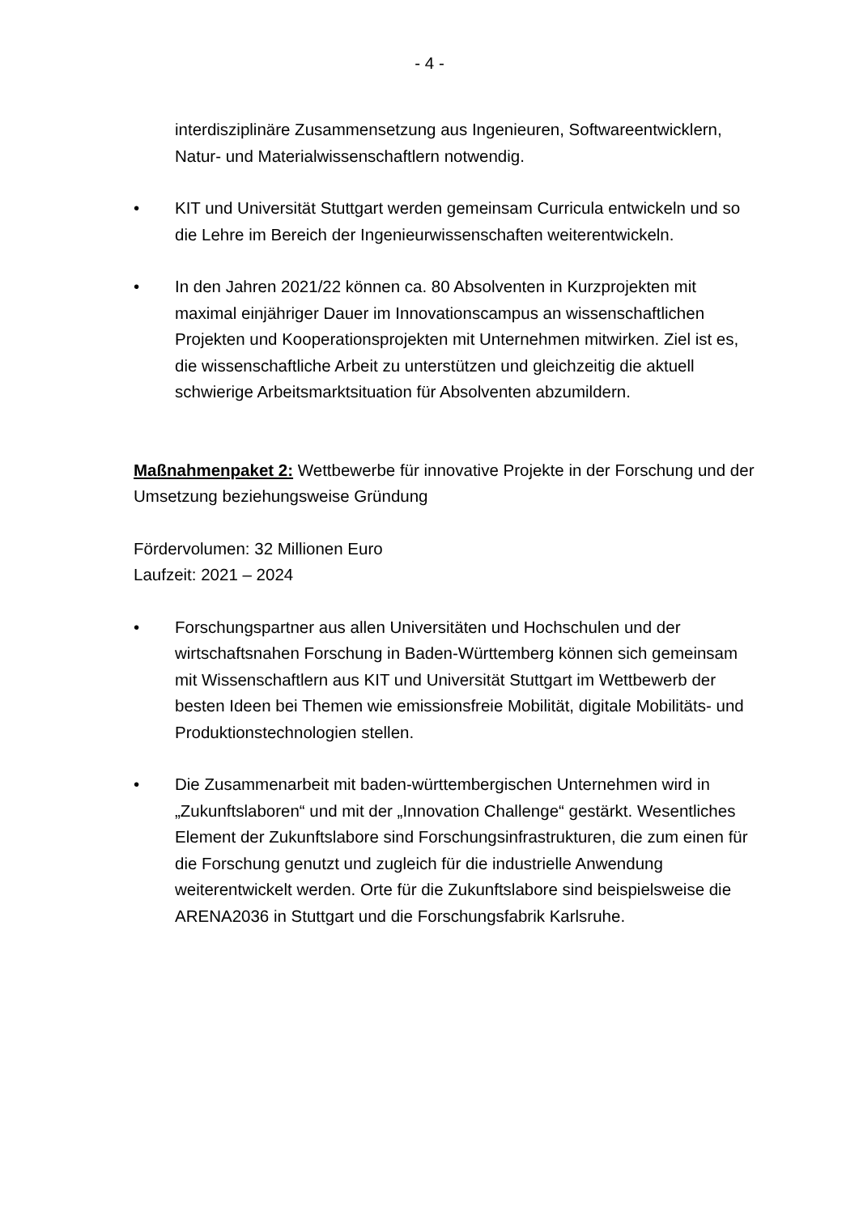- 4 -
interdisziplinäre Zusammensetzung aus Ingenieuren, Softwareentwicklern, Natur- und Materialwissenschaftlern notwendig.
• KIT und Universität Stuttgart werden gemeinsam Curricula entwickeln und so die Lehre im Bereich der Ingenieurwissenschaften weiterentwickeln.
• In den Jahren 2021/22 können ca. 80 Absolventen in Kurzprojekten mit maximal einjähriger Dauer im Innovationscampus an wissenschaftlichen Projekten und Kooperationsprojekten mit Unternehmen mitwirken. Ziel ist es, die wissenschaftliche Arbeit zu unterstützen und gleichzeitig die aktuell schwierige Arbeitsmarktsituation für Absolventen abzumildern.
Maßnahmenpaket 2: Wettbewerbe für innovative Projekte in der Forschung und der Umsetzung beziehungsweise Gründung
Fördervolumen: 32 Millionen Euro
Laufzeit: 2021 – 2024
• Forschungspartner aus allen Universitäten und Hochschulen und der wirtschaftsnahen Forschung in Baden-Württemberg können sich gemeinsam mit Wissenschaftlern aus KIT und Universität Stuttgart im Wettbewerb der besten Ideen bei Themen wie emissionsfreie Mobilität, digitale Mobilitäts- und Produktionstechnologien stellen.
• Die Zusammenarbeit mit baden-württembergischen Unternehmen wird in „Zukunftslaboren“ und mit der „Innovation Challenge“ gestärkt. Wesentliches Element der Zukunftslabore sind Forschungsinfrastrukturen, die zum einen für die Forschung genutzt und zugleich für die industrielle Anwendung weiterentwickelt werden. Orte für die Zukunftslabore sind beispielsweise die ARENA2036 in Stuttgart und die Forschungsfabrik Karlsruhe.